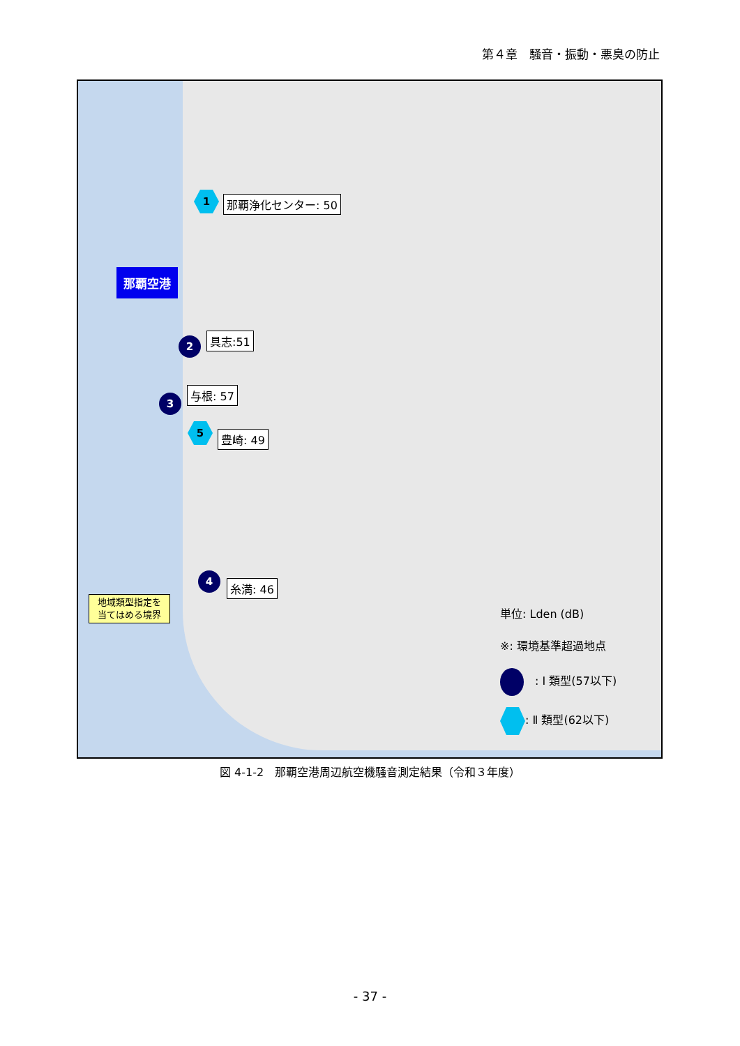第４章　騒音・振動・悪臭の防止
那覇空港
1 那覇浄化センター: 50
2 具志:51
3
与根: 57
5
豊崎: 49
4
糸満: 46
地域類型指定を
当てはめる境界
単位: Lden (dB)
※: 環境基準超過地点
　: Ⅰ 類型(57以下)
: Ⅱ 類型(62以下)
図 4-1-2　那覇空港周辺航空機騒音測定結果（令和３年度）
- 37 -